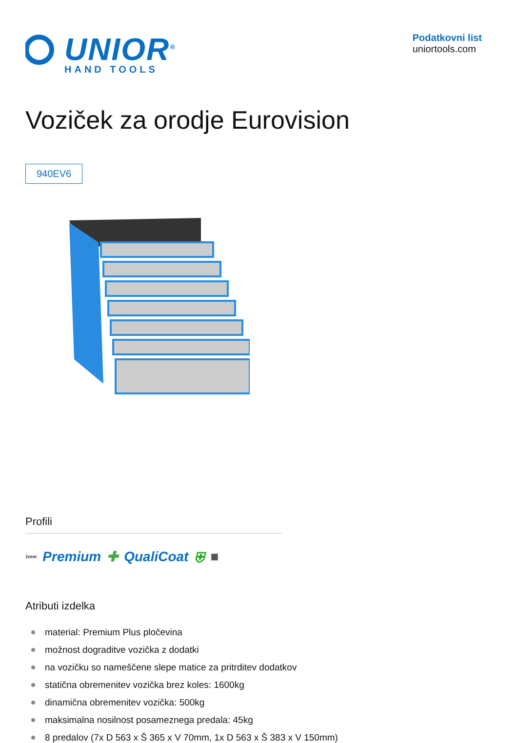UNIOR<sup>®</sup>
HAND TOOLS
Podatkovni list
uniortools.com
Voziček za orodje Eurovision
940EV6
Profili
1mm Premium ✚ QualiCoat ⛨ ■
Atributi izdelka
material: Premium Plus pločevina
možnost dograditve vozička z dodatki
na vozičku so nameščene slepe matice za pritrditev dodatkov
statična obremenitev vozička brez koles: 1600kg
dinamična obremenitev vozička: 500kg
maksimalna nosilnost posameznega predala: 45kg
8 predalov (7x D 563 x Š 365 x V 70mm, 1x D 563 x Š 383 x V 150mm)